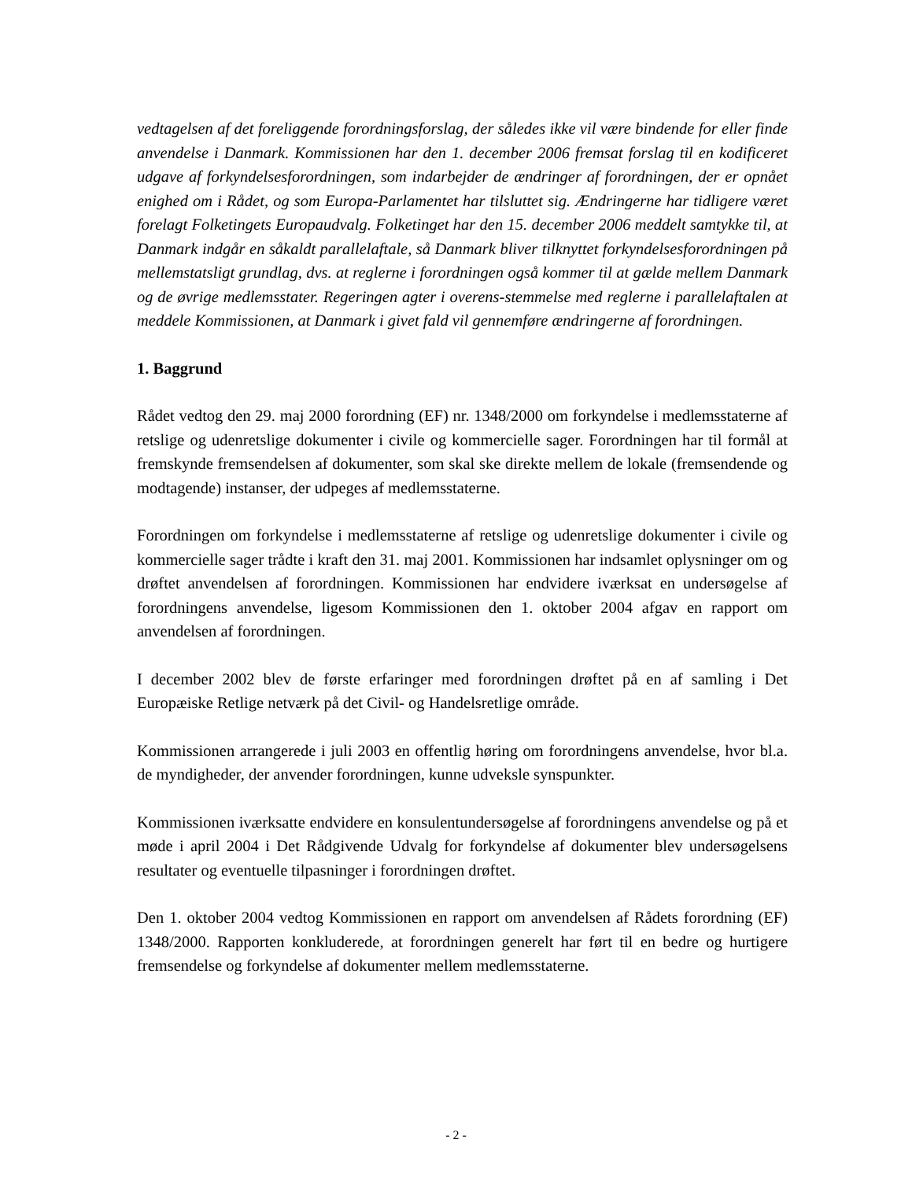vedtagelsen af det foreliggende forordningsforslag, der således ikke vil være bindende for eller finde anvendelse i Danmark. Kommissionen har den 1. december 2006 fremsat forslag til en kodificeret udgave af forkyndelsesforordningen, som indarbejder de ændringer af forordningen, der er opnået enighed om i Rådet, og som Europa-Parlamentet har tilsluttet sig. Ændringerne har tidligere været forelagt Folketingets Europaudvalg. Folketinget har den 15. december 2006 meddelt samtykke til, at Danmark indgår en såkaldt parallelaftale, så Danmark bliver tilknyttet forkyndelsesforordningen på mellemstatsligt grundlag, dvs. at reglerne i forordningen også kommer til at gælde mellem Danmark og de øvrige medlemsstater. Regeringen agter i overens-stemmelse med reglerne i parallelaftalen at meddele Kommissionen, at Danmark i givet fald vil gennemføre ændringerne af forordningen.
1. Baggrund
Rådet vedtog den 29. maj 2000 forordning (EF) nr. 1348/2000 om forkyndelse i medlemsstaterne af retslige og udenretslige dokumenter i civile og kommercielle sager. Forordningen har til formål at fremskynde fremsendelsen af dokumenter, som skal ske direkte mellem de lokale (fremsendende og modtagende) instanser, der udpeges af medlemsstaterne.
Forordningen om forkyndelse i medlemsstaterne af retslige og udenretslige dokumenter i civile og kommercielle sager trådte i kraft den 31. maj 2001. Kommissionen har indsamlet oplysninger om og drøftet anvendelsen af forordningen. Kommissionen har endvidere iværksat en undersøgelse af forordningens anvendelse, ligesom Kommissionen den 1. oktober 2004 afgav en rapport om anvendelsen af forordningen.
I december 2002 blev de første erfaringer med forordningen drøftet på en af samling i Det Europæiske Retlige netværk på det Civil- og Handelsretlige område.
Kommissionen arrangerede i juli 2003 en offentlig høring om forordningens anvendelse, hvor bl.a. de myndigheder, der anvender forordningen, kunne udveksle synspunkter.
Kommissionen iværksatte endvidere en konsulentundersøgelse af forordningens anvendelse og på et møde i april 2004 i Det Rådgivende Udvalg for forkyndelse af dokumenter blev undersøgelsens resultater og eventuelle tilpasninger i forordningen drøftet.
Den 1. oktober 2004 vedtog Kommissionen en rapport om anvendelsen af Rådets forordning (EF) 1348/2000. Rapporten konkluderede, at forordningen generelt har ført til en bedre og hurtigere fremsendelse og forkyndelse af dokumenter mellem medlemsstaterne.
- 2 -